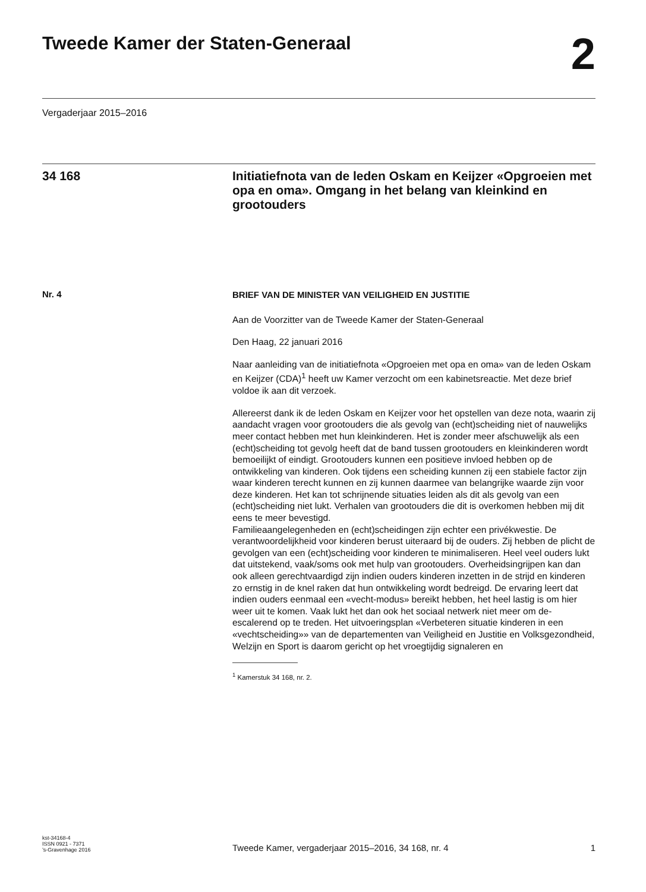Tweede Kamer der Staten-Generaal
2
Vergaderjaar 2015–2016
34 168
Initiatiefnota van de leden Oskam en Keijzer «Opgroeien met opa en oma». Omgang in het belang van kleinkind en grootouders
Nr. 4
BRIEF VAN DE MINISTER VAN VEILIGHEID EN JUSTITIE
Aan de Voorzitter van de Tweede Kamer der Staten-Generaal
Den Haag, 22 januari 2016
Naar aanleiding van de initiatiefnota «Opgroeien met opa en oma» van de leden Oskam en Keijzer (CDA)<sup>1</sup> heeft uw Kamer verzocht om een kabinetsreactie. Met deze brief voldoe ik aan dit verzoek.
Allereerst dank ik de leden Oskam en Keijzer voor het opstellen van deze nota, waarin zij aandacht vragen voor grootouders die als gevolg van (echt)scheiding niet of nauwelijks meer contact hebben met hun kleinkinderen. Het is zonder meer afschuwelijk als een (echt)scheiding tot gevolg heeft dat de band tussen grootouders en kleinkinderen wordt bemoeilijkt of eindigt. Grootouders kunnen een positieve invloed hebben op de ontwikkeling van kinderen. Ook tijdens een scheiding kunnen zij een stabiele factor zijn waar kinderen terecht kunnen en zij kunnen daarmee van belangrijke waarde zijn voor deze kinderen. Het kan tot schrijnende situaties leiden als dit als gevolg van een (echt)scheiding niet lukt. Verhalen van grootouders die dit is overkomen hebben mij dit eens te meer bevestigd.
Familieaangelegenheden en (echt)scheidingen zijn echter een privékwestie. De verantwoordelijkheid voor kinderen berust uiteraard bij de ouders. Zij hebben de plicht de gevolgen van een (echt)scheiding voor kinderen te minimaliseren. Heel veel ouders lukt dat uitstekend, vaak/soms ook met hulp van grootouders. Overheidsingrijpen kan dan ook alleen gerechtvaardigd zijn indien ouders kinderen inzetten in de strijd en kinderen zo ernstig in de knel raken dat hun ontwikkeling wordt bedreigd. De ervaring leert dat indien ouders eenmaal een «vecht-modus» bereikt hebben, het heel lastig is om hier weer uit te komen. Vaak lukt het dan ook het sociaal netwerk niet meer om de-escalerend op te treden. Het uitvoeringsplan «Verbeteren situatie kinderen in een «vechtscheiding»» van de departementen van Veiligheid en Justitie en Volksgezondheid, Welzijn en Sport is daarom gericht op het vroegtijdig signaleren en
<sup>1</sup> Kamerstuk 34 168, nr. 2.
kst-34168-4
ISSN 0921 - 7371
’s-Gravenhage 2016
Tweede Kamer, vergaderjaar 2015–2016, 34 168, nr. 4
1